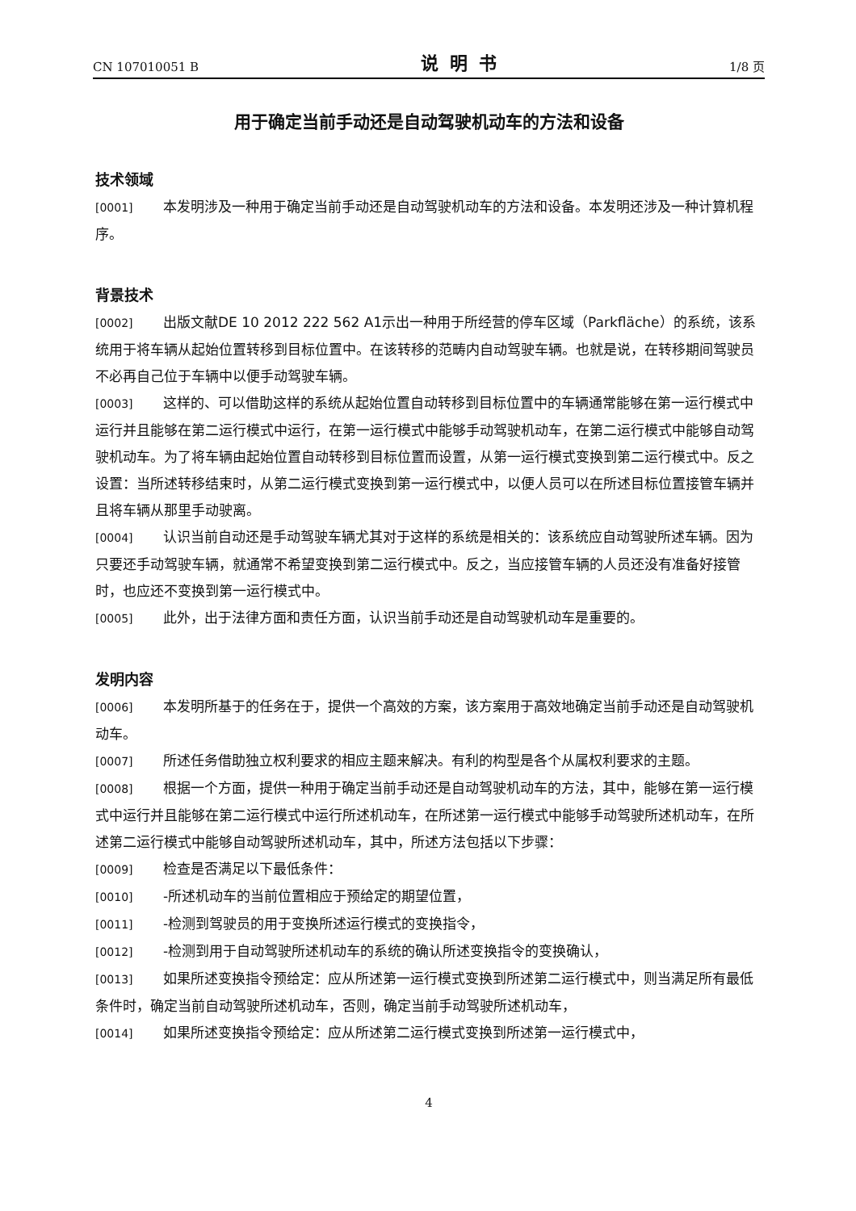CN 107010051 B 说明书 1/8 页
用于确定当前手动还是自动驾驶机动车的方法和设备
技术领域
[0001] 本发明涉及一种用于确定当前手动还是自动驾驶机动车的方法和设备。本发明还涉及一种计算机程序。
背景技术
[0002] 出版文献DE 10 2012 222 562 A1示出一种用于所经营的停车区域（Parkfläche）的系统，该系统用于将车辆从起始位置转移到目标位置中。在该转移的范畴内自动驾驶车辆。也就是说，在转移期间驾驶员不必再自己位于车辆中以便手动驾驶车辆。
[0003] 这样的、可以借助这样的系统从起始位置自动转移到目标位置中的车辆通常能够在第一运行模式中运行并且能够在第二运行模式中运行，在第一运行模式中能够手动驾驶机动车，在第二运行模式中能够自动驾驶机动车。为了将车辆由起始位置自动转移到目标位置而设置，从第一运行模式变换到第二运行模式中。反之设置：当所述转移结束时，从第二运行模式变换到第一运行模式中，以便人员可以在所述目标位置接管车辆并且将车辆从那里手动驶离。
[0004] 认识当前自动还是手动驾驶车辆尤其对于这样的系统是相关的：该系统应自动驾驶所述车辆。因为只要还手动驾驶车辆，就通常不希望变换到第二运行模式中。反之，当应接管车辆的人员还没有准备好接管时，也应还不变换到第一运行模式中。
[0005] 此外，出于法律方面和责任方面，认识当前手动还是自动驾驶机动车是重要的。
发明内容
[0006] 本发明所基于的任务在于，提供一个高效的方案，该方案用于高效地确定当前手动还是自动驾驶机动车。
[0007] 所述任务借助独立权利要求的相应主题来解决。有利的构型是各个从属权利要求的主题。
[0008] 根据一个方面，提供一种用于确定当前手动还是自动驾驶机动车的方法，其中，能够在第一运行模式中运行并且能够在第二运行模式中运行所述机动车，在所述第一运行模式中能够手动驾驶所述机动车，在所述第二运行模式中能够自动驾驶所述机动车，其中，所述方法包括以下步骤：
[0009] 检查是否满足以下最低条件：
[0010] -所述机动车的当前位置相应于预给定的期望位置，
[0011] -检测到驾驶员的用于变换所述运行模式的变换指令，
[0012] -检测到用于自动驾驶所述机动车的系统的确认所述变换指令的变换确认，
[0013] 如果所述变换指令预给定：应从所述第一运行模式变换到所述第二运行模式中，则当满足所有最低条件时，确定当前自动驾驶所述机动车，否则，确定当前手动驾驶所述机动车，
[0014] 如果所述变换指令预给定：应从所述第二运行模式变换到所述第一运行模式中，
4